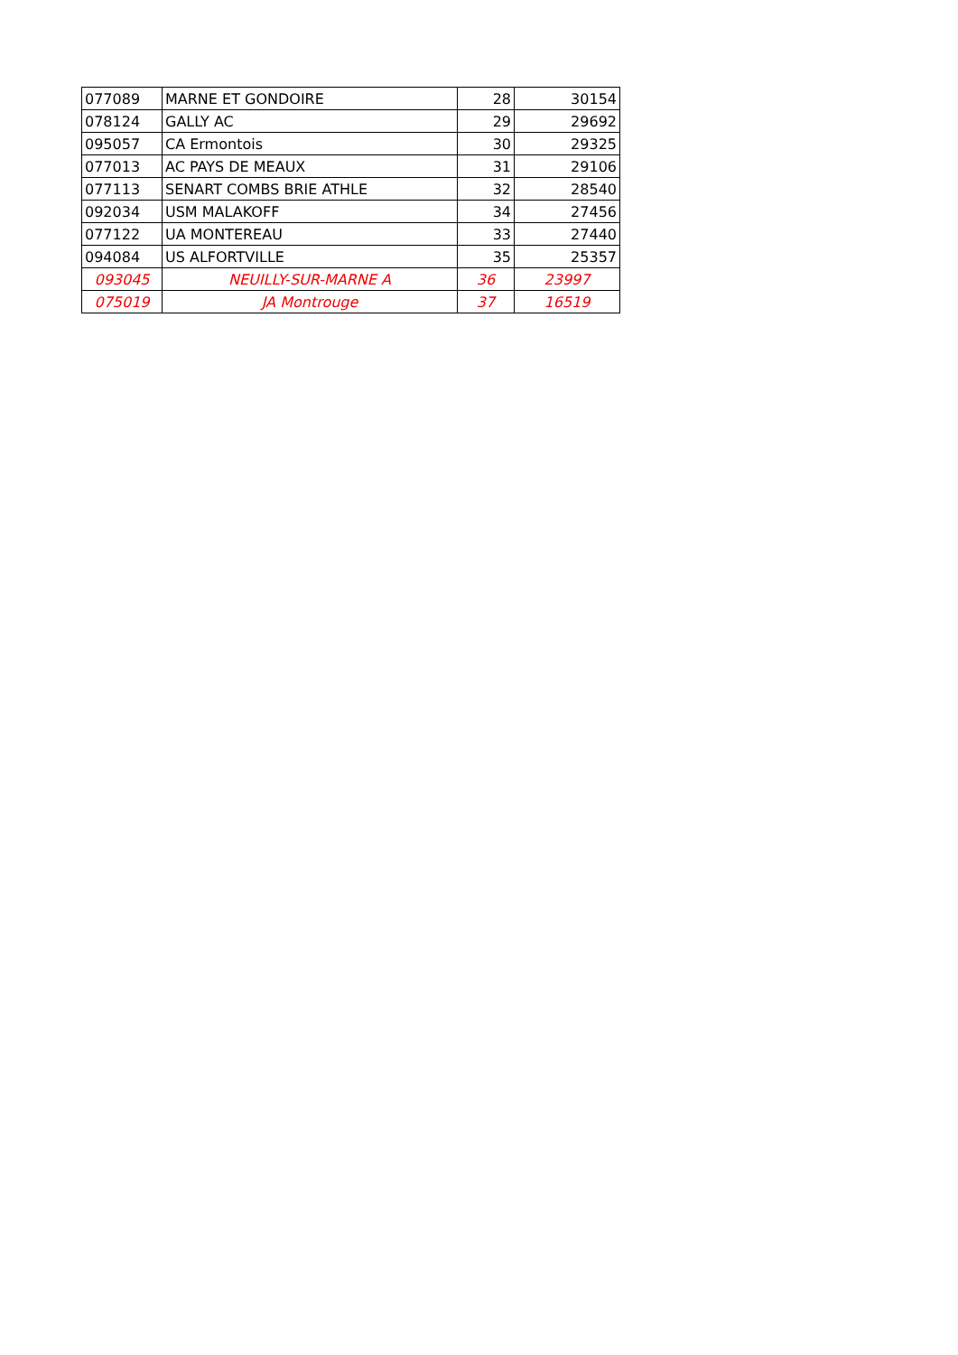| 077089 | MARNE ET GONDOIRE | 28 | 30154 |
| 078124 | GALLY AC | 29 | 29692 |
| 095057 | CA Ermontois | 30 | 29325 |
| 077013 | AC PAYS DE MEAUX | 31 | 29106 |
| 077113 | SENART COMBS BRIE ATHLE | 32 | 28540 |
| 092034 | USM MALAKOFF | 34 | 27456 |
| 077122 | UA MONTEREAU | 33 | 27440 |
| 094084 | US ALFORTVILLE | 35 | 25357 |
| 093045 | NEUILLY-SUR-MARNE A | 36 | 23997 |
| 075019 | JA Montrouge | 37 | 16519 |